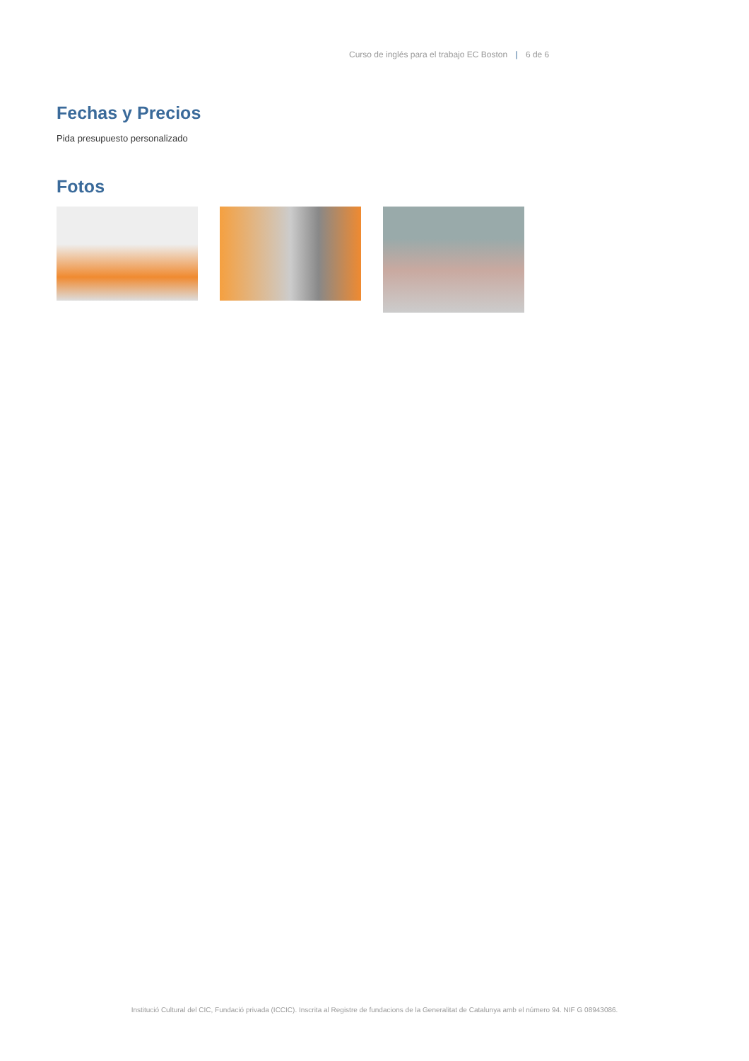Curso de inglés para el trabajo EC Boston | 6 de 6
Fechas y Precios
Pida presupuesto personalizado
Fotos
Institució Cultural del CIC, Fundació privada (ICCIC). Inscrita al Registre de fundacions de la Generalitat de Catalunya amb el número 94. NIF G 08943086.